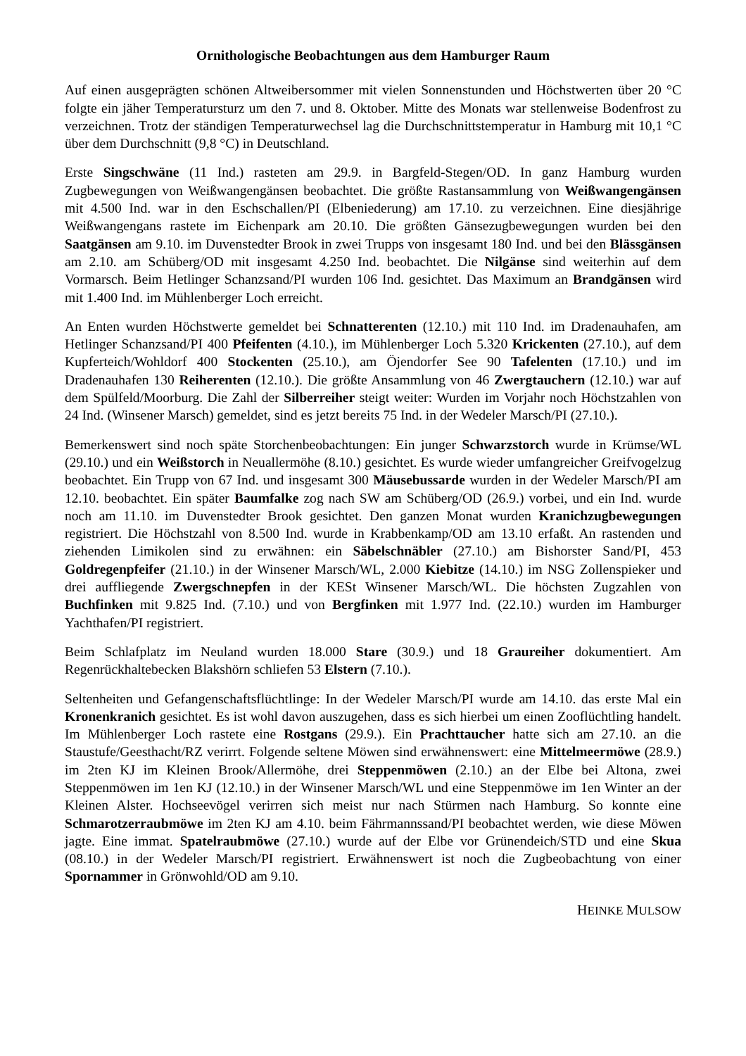Ornithologische Beobachtungen aus dem Hamburger Raum
Auf einen ausgeprägten schönen Altweibersommer mit vielen Sonnenstunden und Höchstwerten über 20 °C folgte ein jäher Temperatursturz um den 7. und 8. Oktober. Mitte des Monats war stellenweise Bodenfrost zu verzeichnen. Trotz der ständigen Temperaturwechsel lag die Durchschnittstemperatur in Hamburg mit 10,1 °C über dem Durchschnitt (9,8 °C) in Deutschland.
Erste Singschwäne (11 Ind.) rasteten am 29.9. in Bargfeld-Stegen/OD. In ganz Hamburg wurden Zugbewegungen von Weißwangengänsen beobachtet. Die größte Rastansammlung von Weißwangengänsen mit 4.500 Ind. war in den Eschschallen/PI (Elbeniederung) am 17.10. zu verzeichnen. Eine diesjährige Weißwangengans rastete im Eichenpark am 20.10. Die größten Gänsezugbewegungen wurden bei den Saatgänsen am 9.10. im Duvenstedter Brook in zwei Trupps von insgesamt 180 Ind. und bei den Blässgänsen am 2.10. am Schüberg/OD mit insgesamt 4.250 Ind. beobachtet. Die Nilgänse sind weiterhin auf dem Vormarsch. Beim Hetlinger Schanzsand/PI wurden 106 Ind. gesichtet. Das Maximum an Brandgänsen wird mit 1.400 Ind. im Mühlenberger Loch erreicht.
An Enten wurden Höchstwerte gemeldet bei Schnatterenten (12.10.) mit 110 Ind. im Dradenauhafen, am Hetlinger Schanzsand/PI 400 Pfeifenten (4.10.), im Mühlenberger Loch 5.320 Krickenten (27.10.), auf dem Kupferteich/Wohldorf 400 Stockenten (25.10.), am Öjendorfer See 90 Tafelenten (17.10.) und im Dradenauhafen 130 Reiherenten (12.10.). Die größte Ansammlung von 46 Zwergtauchern (12.10.) war auf dem Spülfeld/Moorburg. Die Zahl der Silberreiher steigt weiter: Wurden im Vorjahr noch Höchstzahlen von 24 Ind. (Winsener Marsch) gemeldet, sind es jetzt bereits 75 Ind. in der Wedeler Marsch/PI (27.10.).
Bemerkenswert sind noch späte Storchenbeobachtungen: Ein junger Schwarzstorch wurde in Krümse/WL (29.10.) und ein Weißstorch in Neuallermöhe (8.10.) gesichtet. Es wurde wieder umfangreicher Greifvogelzug beobachtet. Ein Trupp von 67 Ind. und insgesamt 300 Mäusebussarde wurden in der Wedeler Marsch/PI am 12.10. beobachtet. Ein später Baumfalke zog nach SW am Schüberg/OD (26.9.) vorbei, und ein Ind. wurde noch am 11.10. im Duvenstedter Brook gesichtet. Den ganzen Monat wurden Kranichzugbewegungen registriert. Die Höchstzahl von 8.500 Ind. wurde in Krabbenkamp/OD am 13.10 erfaßt. An rastenden und ziehenden Limikolen sind zu erwähnen: ein Säbelschnäbler (27.10.) am Bishorster Sand/PI, 453 Goldregenpfeifer (21.10.) in der Winsener Marsch/WL, 2.000 Kiebitze (14.10.) im NSG Zollenspieker und drei auffliegende Zwergschnepfen in der KESt Winsener Marsch/WL. Die höchsten Zugzahlen von Buchfinken mit 9.825 Ind. (7.10.) und von Bergfinken mit 1.977 Ind. (22.10.) wurden im Hamburger Yachthafen/PI registriert.
Beim Schlafplatz im Neuland wurden 18.000 Stare (30.9.) und 18 Graureiher dokumentiert. Am Regenrückhaltebecken Blakshörn schliefen 53 Elstern (7.10.).
Seltenheiten und Gefangenschaftsflüchtlinge: In der Wedeler Marsch/PI wurde am 14.10. das erste Mal ein Kronenkranich gesichtet. Es ist wohl davon auszugehen, dass es sich hierbei um einen Zooflüchtling handelt. Im Mühlenberger Loch rastete eine Rostgans (29.9.). Ein Prachttaucher hatte sich am 27.10. an die Staustufe/Geesthacht/RZ verirrt. Folgende seltene Möwen sind erwähnenswert: eine Mittelmeermöwe (28.9.) im 2ten KJ im Kleinen Brook/Allermöhe, drei Steppenmöwen (2.10.) an der Elbe bei Altona, zwei Steppenmöwen im 1en KJ (12.10.) in der Winsener Marsch/WL und eine Steppenmöwe im 1en Winter an der Kleinen Alster. Hochseevögel verirren sich meist nur nach Stürmen nach Hamburg. So konnte eine Schmarotzerraubmöwe im 2ten KJ am 4.10. beim Fährmannssand/PI beobachtet werden, wie diese Möwen jagte. Eine immat. Spatelraubmöwe (27.10.) wurde auf der Elbe vor Grünendeich/STD und eine Skua (08.10.) in der Wedeler Marsch/PI registriert. Erwähnenswert ist noch die Zugbeobachtung von einer Spornammer in Grönwohld/OD am 9.10.
HEINKE MULSOW